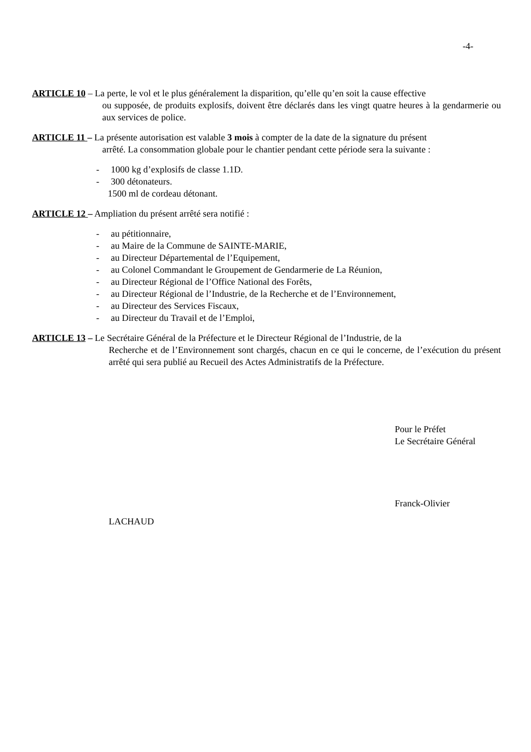-4-
ARTICLE 10 – La perte, le vol et le plus généralement la disparition, qu’elle qu’en soit la cause effective
ou supposée, de produits explosifs, doivent être déclarés dans les vingt quatre heures à la gendarmerie ou aux services de police.
ARTICLE 11 – La présente autorisation est valable 3 mois à compter de la date de la signature du présent
arrêté. La consommation globale pour le chantier pendant cette période sera la suivante :
- 1000 kg d’explosifs de classe 1.1D.
- 300 détonateurs.
1500 ml de cordeau détonant.
ARTICLE 12 – Ampliation du présent arrêté sera notifié :
- au pétitionnaire,
- au Maire de la Commune de SAINTE-MARIE,
- au Directeur Départemental de l’Equipement,
- au Colonel Commandant le Groupement de Gendarmerie de La Réunion,
- au Directeur Régional de l’Office National des Forêts,
- au Directeur Régional de l’Industrie, de la Recherche et de l’Environnement,
- au Directeur des Services Fiscaux,
- au Directeur du Travail et de l’Emploi,
ARTICLE 13 – Le Secrétaire Général de la Préfecture et le Directeur Régional de l’Industrie, de la
Recherche et de l’Environnement sont chargés, chacun en ce qui le concerne, de l’exécution du présent arrêté qui sera publié au Recueil des Actes Administratifs de la Préfecture.
Pour le Préfet
Le Secrétaire Général
Franck-Olivier
LACHAUD